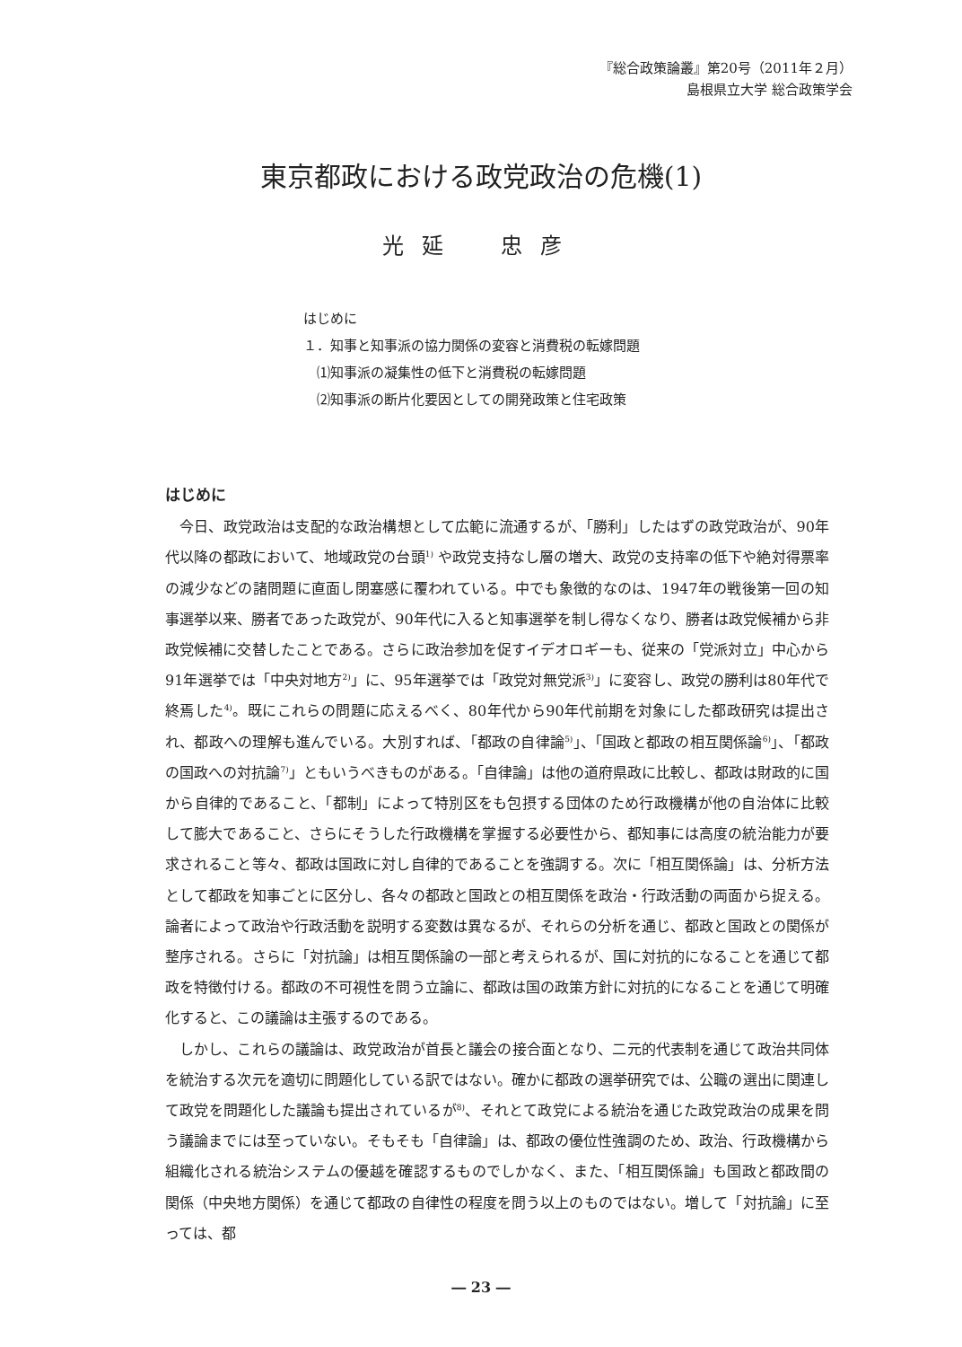『総合政策論叢』第20号（2011年２月）
島根県立大学 総合政策学会
東京都政における政党政治の危機(1)
光延　忠彦
はじめに
１．知事と知事派の協力関係の変容と消費税の転嫁問題
　⑴知事派の凝集性の低下と消費税の転嫁問題
　⑵知事派の断片化要因としての開発政策と住宅政策
はじめに
今日、政党政治は支配的な政治構想として広範に流通するが、「勝利」したはずの政党政治が、90年代以降の都政において、地域政党の台頭<sup>1)</sup> や政党支持なし層の増大、政党の支持率の低下や絶対得票率の減少などの諸問題に直面し閉塞感に覆われている。中でも象徴的なのは、1947年の戦後第一回の知事選挙以来、勝者であった政党が、90年代に入ると知事選挙を制し得なくなり、勝者は政党候補から非政党候補に交替したことである。さらに政治参加を促すイデオロギーも、従来の「党派対立」中心から91年選挙では「中央対地方<sup>2)</sup>」に、95年選挙では「政党対無党派<sup>3)</sup>」に変容し、政党の勝利は80年代で終焉した<sup>4)</sup>。既にこれらの問題に応えるべく、80年代から90年代前期を対象にした都政研究は提出され、都政への理解も進んでいる。大別すれば、「都政の自律論<sup>5)</sup>」、「国政と都政の相互関係論<sup>6)</sup>」、「都政の国政への対抗論<sup>7)</sup>」ともいうべきものがある。「自律論」は他の道府県政に比較し、都政は財政的に国から自律的であること、「都制」によって特別区をも包摂する団体のため行政機構が他の自治体に比較して膨大であること、さらにそうした行政機構を掌握する必要性から、都知事には高度の統治能力が要求されること等々、都政は国政に対し自律的であることを強調する。次に「相互関係論」は、分析方法として都政を知事ごとに区分し、各々の都政と国政との相互関係を政治・行政活動の両面から捉える。論者によって政治や行政活動を説明する変数は異なるが、それらの分析を通じ、都政と国政との関係が整序される。さらに「対抗論」は相互関係論の一部と考えられるが、国に対抗的になることを通じて都政を特徴付ける。都政の不可視性を問う立論に、都政は国の政策方針に対抗的になることを通じて明確化すると、この議論は主張するのである。
しかし、これらの議論は、政党政治が首長と議会の接合面となり、二元的代表制を通じて政治共同体を統治する次元を適切に問題化している訳ではない。確かに都政の選挙研究では、公職の選出に関連して政党を問題化した議論も提出されているが<sup>8)</sup>、それとて政党による統治を通じた政党政治の成果を問う議論までには至っていない。そもそも「自律論」は、都政の優位性強調のため、政治、行政機構から組織化される統治システムの優越を確認するものでしかなく、また、「相互関係論」も国政と都政間の関係（中央地方関係）を通じて都政の自律性の程度を問う以上のものではない。増して「対抗論」に至っては、都
― 23 ―